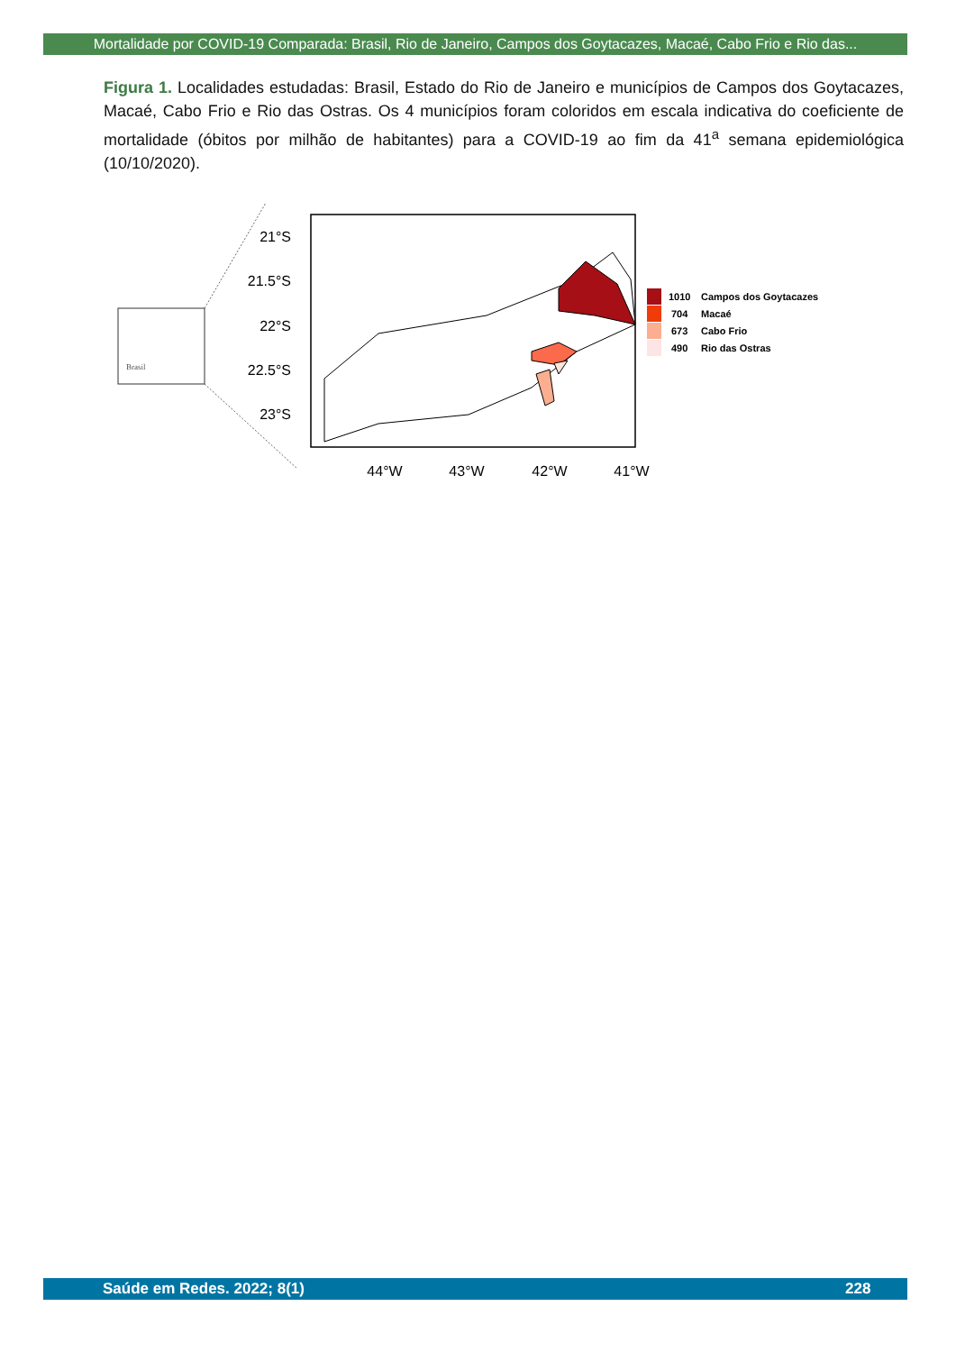Mortalidade por COVID-19 Comparada: Brasil, Rio de Janeiro, Campos dos Goytacazes, Macaé, Cabo Frio e Rio das...
Figura 1. Localidades estudadas: Brasil, Estado do Rio de Janeiro e municípios de Campos dos Goytacazes, Macaé, Cabo Frio e Rio das Ostras. Os 4 municípios foram coloridos em escala indicativa do coeficiente de mortalidade (óbitos por milhão de habitantes) para a COVID-19 ao fim da 41<sup>a</sup> semana epidemiológica (10/10/2020).
Brasil
21°S
21.5°S
22°S
22.5°S
23°S
44°W
43°W
42°W
41°W
1010
Campos dos Goytacazes
704
Macaé
673
Cabo Frio
490
Rio das Ostras
Saúde em Redes. 2022; 8(1) 228